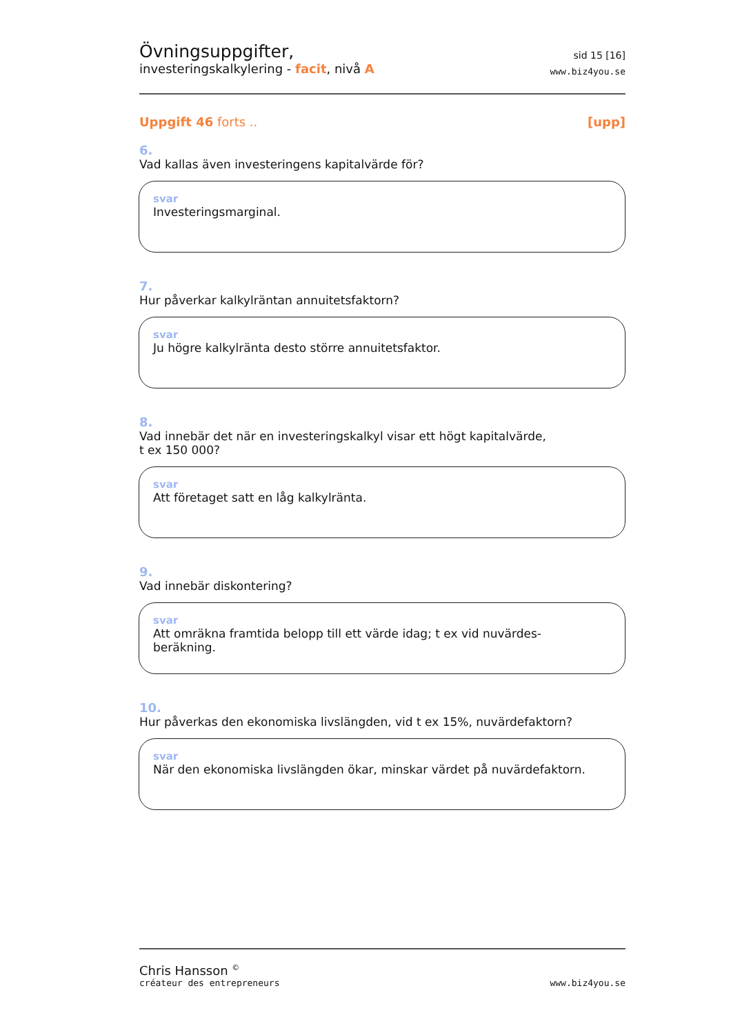Övningsuppgifter,
investeringskalkylering - facit, nivå A
sid 15 [16]
www.biz4you.se
Uppgift 46 forts .. [upp]
6.
Vad kallas även investeringens kapitalvärde för?
svar
Investeringsmarginal.
7.
Hur påverkar kalkylräntan annuitetsfaktorn?
svar
Ju högre kalkylränta desto större annuitetsfaktor.
8.
Vad innebär det när en investeringskalkyl visar ett högt kapitalvärde,
t ex 150 000?
svar
Att företaget satt en låg kalkylränta.
9.
Vad innebär diskontering?
svar
Att omräkna framtida belopp till ett värde idag; t ex vid nuvärdes-
beräkning.
10.
Hur påverkas den ekonomiska livslängden, vid t ex 15%, nuvärdefaktorn?
svar
När den ekonomiska livslängden ökar, minskar värdet på nuvärdefaktorn.
Chris Hansson <sup>©</sup>
créateur des entrepreneurs
www.biz4you.se